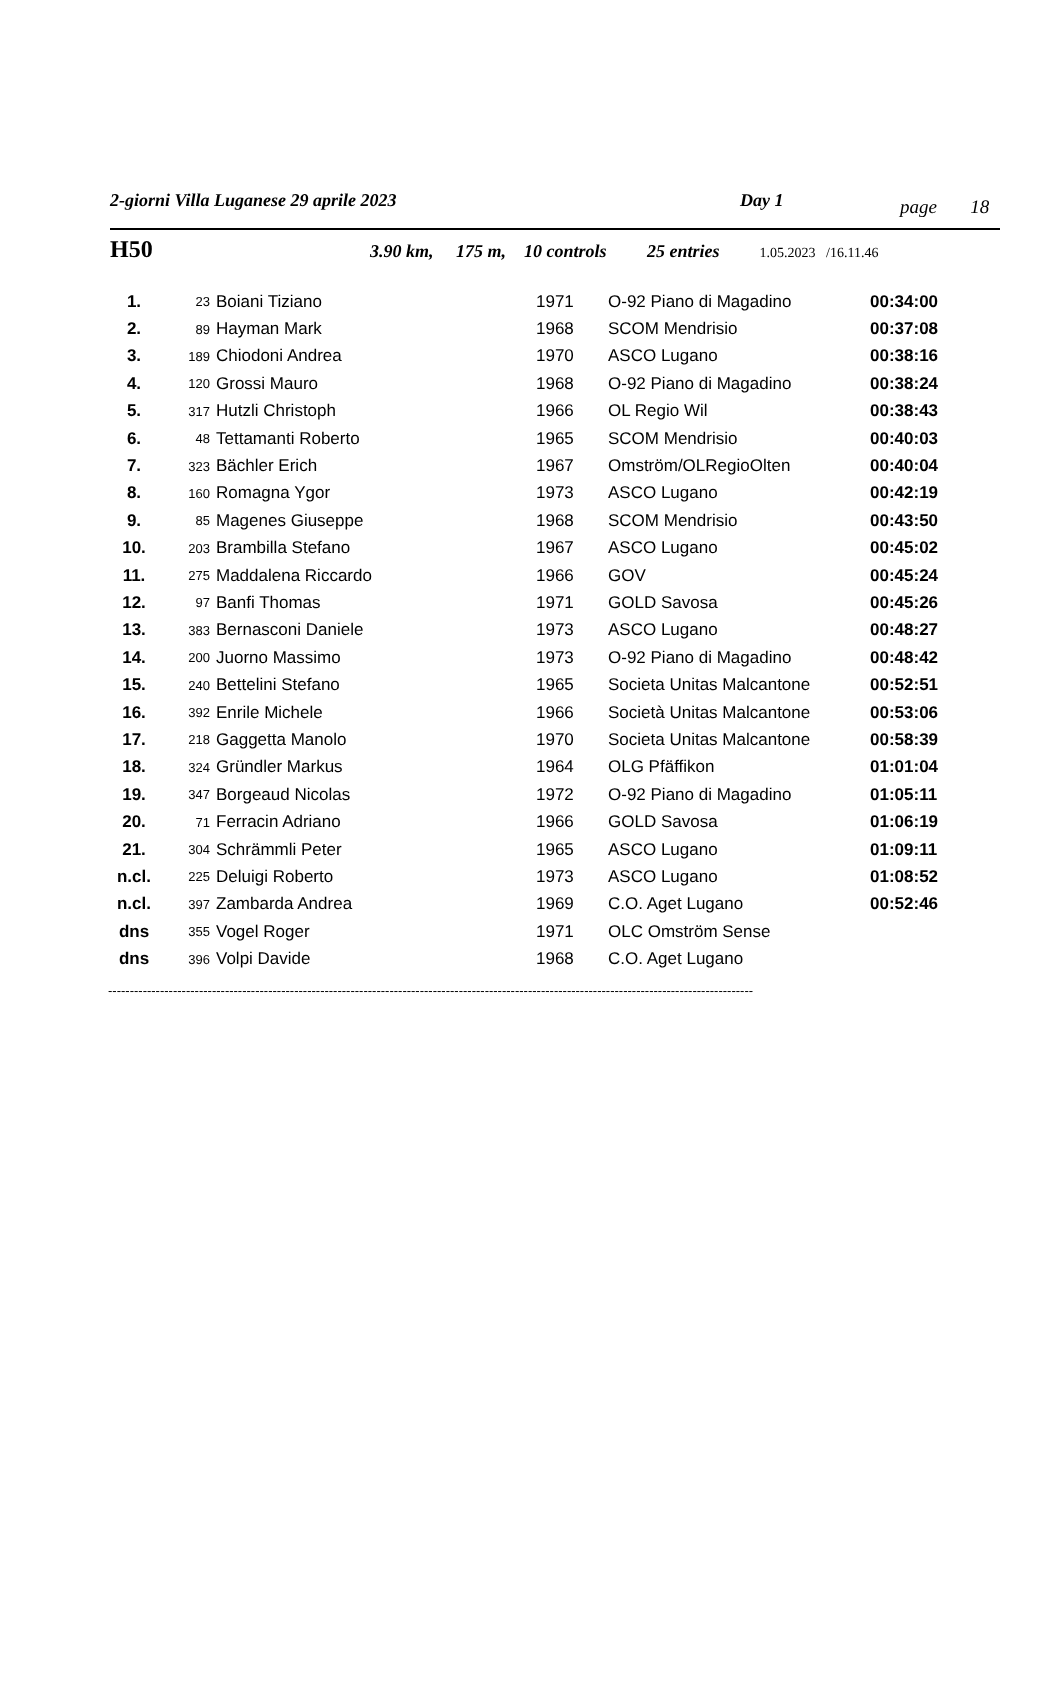2-giorni Villa Luganese 29 aprile 2023 Day 1 page 18
H50 3.90 km, 175 m, 10 controls 25 entries 1.05.2023 /16.11.46
| 1. | 23 | Boiani Tiziano | 1971 | O-92 Piano di Magadino | 00:34:00 |
| 2. | 89 | Hayman Mark | 1968 | SCOM Mendrisio | 00:37:08 |
| 3. | 189 | Chiodoni Andrea | 1970 | ASCO Lugano | 00:38:16 |
| 4. | 120 | Grossi Mauro | 1968 | O-92 Piano di Magadino | 00:38:24 |
| 5. | 317 | Hutzli Christoph | 1966 | OL Regio Wil | 00:38:43 |
| 6. | 48 | Tettamanti Roberto | 1965 | SCOM Mendrisio | 00:40:03 |
| 7. | 323 | Bächler Erich | 1967 | Omström/OLRegioOlten | 00:40:04 |
| 8. | 160 | Romagna Ygor | 1973 | ASCO Lugano | 00:42:19 |
| 9. | 85 | Magenes Giuseppe | 1968 | SCOM Mendrisio | 00:43:50 |
| 10. | 203 | Brambilla Stefano | 1967 | ASCO Lugano | 00:45:02 |
| 11. | 275 | Maddalena Riccardo | 1966 | GOV | 00:45:24 |
| 12. | 97 | Banfi Thomas | 1971 | GOLD Savosa | 00:45:26 |
| 13. | 383 | Bernasconi Daniele | 1973 | ASCO Lugano | 00:48:27 |
| 14. | 200 | Juorno Massimo | 1973 | O-92 Piano di Magadino | 00:48:42 |
| 15. | 240 | Bettelini Stefano | 1965 | Societa Unitas Malcantone | 00:52:51 |
| 16. | 392 | Enrile Michele | 1966 | Società Unitas Malcantone | 00:53:06 |
| 17. | 218 | Gaggetta Manolo | 1970 | Societa Unitas Malcantone | 00:58:39 |
| 18. | 324 | Gründler Markus | 1964 | OLG Pfäffikon | 01:01:04 |
| 19. | 347 | Borgeaud Nicolas | 1972 | O-92 Piano di Magadino | 01:05:11 |
| 20. | 71 | Ferracin Adriano | 1966 | GOLD Savosa | 01:06:19 |
| 21. | 304 | Schrämmli Peter | 1965 | ASCO Lugano | 01:09:11 |
| n.cl. | 225 | Deluigi Roberto | 1973 | ASCO Lugano | 01:08:52 |
| n.cl. | 397 | Zambarda Andrea | 1969 | C.O. Aget Lugano | 00:52:46 |
| dns | 355 | Vogel Roger | 1971 | OLC Omström Sense | |
| dns | 396 | Volpi Davide | 1968 | C.O. Aget Lugano | |
-----------------------------------------------------------------------------------------------------------------------------------------------------